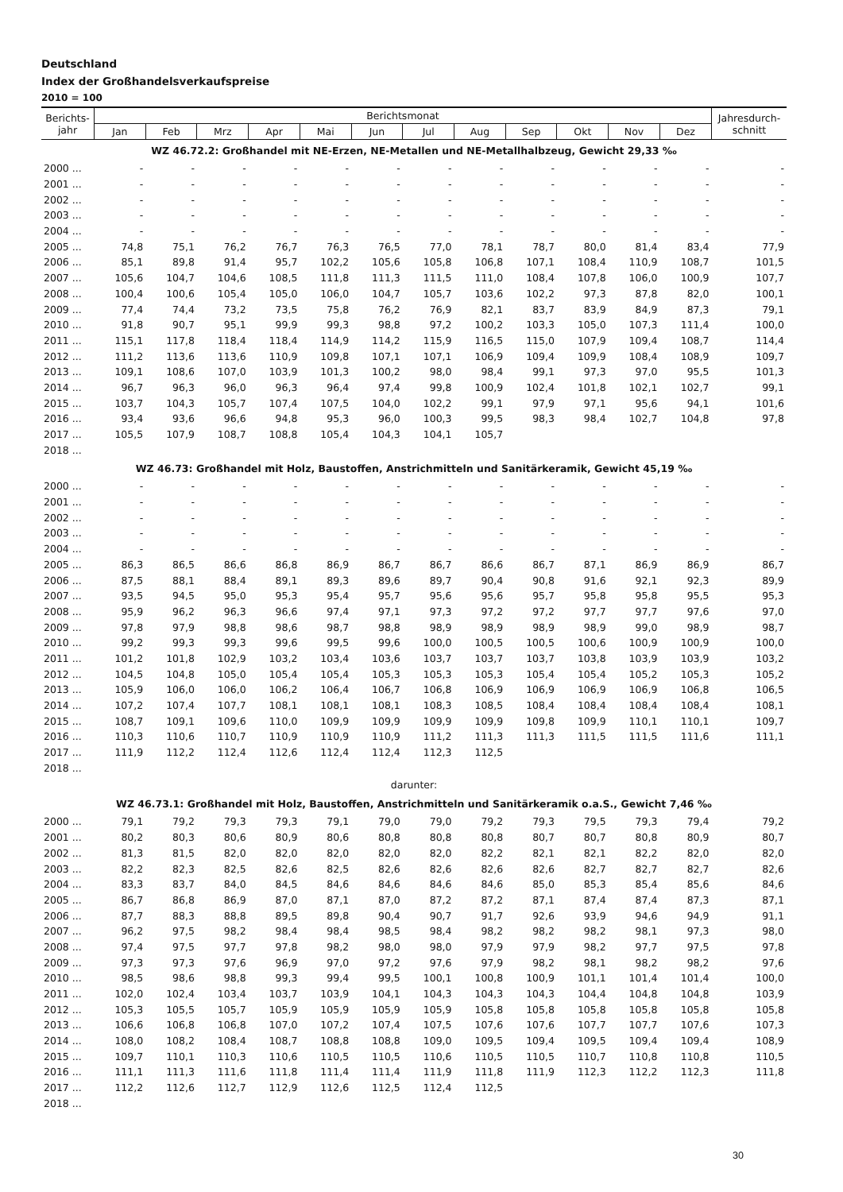Deutschland
Index der Großhandelsverkaufspreise
2010 = 100
| Berichts- jahr | Berichtsmonat | | | | | | | | | | | | Jahresdurch- schnitt |
| --- | --- | --- | --- | --- | --- | --- | --- | --- | --- | --- | --- | --- | --- |
| | Jan | Feb | Mrz | Apr | Mai | Jun | Jul | Aug | Sep | Okt | Nov | Dez | |
| WZ 46.72.2: Großhandel mit NE-Erzen, NE-Metallen und NE-Metallhalbzeug, Gewicht 29,33 ‰ | | | | | | | | | | | | | |
| 2000 ... | - | - | - | - | - | - | - | - | - | - | - | - | - |
| 2001 ... | - | - | - | - | - | - | - | - | - | - | - | - | - |
| 2002 ... | - | - | - | - | - | - | - | - | - | - | - | - | - |
| 2003 ... | - | - | - | - | - | - | - | - | - | - | - | - | - |
| 2004 ... | - | - | - | - | - | - | - | - | - | - | - | - | - |
| 2005 ... | 74,8 | 75,1 | 76,2 | 76,7 | 76,3 | 76,5 | 77,0 | 78,1 | 78,7 | 80,0 | 81,4 | 83,4 | 77,9 |
| 2006 ... | 85,1 | 89,8 | 91,4 | 95,7 | 102,2 | 105,6 | 105,8 | 106,8 | 107,1 | 108,4 | 110,9 | 108,7 | 101,5 |
| 2007 ... | 105,6 | 104,7 | 104,6 | 108,5 | 111,8 | 111,3 | 111,5 | 111,0 | 108,4 | 107,8 | 106,0 | 100,9 | 107,7 |
| 2008 ... | 100,4 | 100,6 | 105,4 | 105,0 | 106,0 | 104,7 | 105,7 | 103,6 | 102,2 | 97,3 | 87,8 | 82,0 | 100,1 |
| 2009 ... | 77,4 | 74,4 | 73,2 | 73,5 | 75,8 | 76,2 | 76,9 | 82,1 | 83,7 | 83,9 | 84,9 | 87,3 | 79,1 |
| 2010 ... | 91,8 | 90,7 | 95,1 | 99,9 | 99,3 | 98,8 | 97,2 | 100,2 | 103,3 | 105,0 | 107,3 | 111,4 | 100,0 |
| 2011 ... | 115,1 | 117,8 | 118,4 | 118,4 | 114,9 | 114,2 | 115,9 | 116,5 | 115,0 | 107,9 | 109,4 | 108,7 | 114,4 |
| 2012 ... | 111,2 | 113,6 | 113,6 | 110,9 | 109,8 | 107,1 | 107,1 | 106,9 | 109,4 | 109,9 | 108,4 | 108,9 | 109,7 |
| 2013 ... | 109,1 | 108,6 | 107,0 | 103,9 | 101,3 | 100,2 | 98,0 | 98,4 | 99,1 | 97,3 | 97,0 | 95,5 | 101,3 |
| 2014 ... | 96,7 | 96,3 | 96,0 | 96,3 | 96,4 | 97,4 | 99,8 | 100,9 | 102,4 | 101,8 | 102,1 | 102,7 | 99,1 |
| 2015 ... | 103,7 | 104,3 | 105,7 | 107,4 | 107,5 | 104,0 | 102,2 | 99,1 | 97,9 | 97,1 | 95,6 | 94,1 | 101,6 |
| 2016 ... | 93,4 | 93,6 | 96,6 | 94,8 | 95,3 | 96,0 | 100,3 | 99,5 | 98,3 | 98,4 | 102,7 | 104,8 | 97,8 |
| 2017 ... | 105,5 | 107,9 | 108,7 | 108,8 | 105,4 | 104,3 | 104,1 | 105,7 | | | | | |
| 2018 ... | | | | | | | | | | | | | |
| WZ 46.73: Großhandel mit Holz, Baustoffen, Anstrichmitteln und Sanitärkeramik, Gewicht 45,19 ‰ | | | | | | | | | | | | | |
| 2000 ... | - | - | - | - | - | - | - | - | - | - | - | - | - |
| 2001 ... | - | - | - | - | - | - | - | - | - | - | - | - | - |
| 2002 ... | - | - | - | - | - | - | - | - | - | - | - | - | - |
| 2003 ... | - | - | - | - | - | - | - | - | - | - | - | - | - |
| 2004 ... | - | - | - | - | - | - | - | - | - | - | - | - | - |
| 2005 ... | 86,3 | 86,5 | 86,6 | 86,8 | 86,9 | 86,7 | 86,7 | 86,6 | 86,7 | 87,1 | 86,9 | 86,9 | 86,7 |
| 2006 ... | 87,5 | 88,1 | 88,4 | 89,1 | 89,3 | 89,6 | 89,7 | 90,4 | 90,8 | 91,6 | 92,1 | 92,3 | 89,9 |
| 2007 ... | 93,5 | 94,5 | 95,0 | 95,3 | 95,4 | 95,7 | 95,6 | 95,6 | 95,7 | 95,8 | 95,8 | 95,5 | 95,3 |
| 2008 ... | 95,9 | 96,2 | 96,3 | 96,6 | 97,4 | 97,1 | 97,3 | 97,2 | 97,2 | 97,7 | 97,7 | 97,6 | 97,0 |
| 2009 ... | 97,8 | 97,9 | 98,8 | 98,6 | 98,7 | 98,8 | 98,9 | 98,9 | 98,9 | 98,9 | 99,0 | 98,9 | 98,7 |
| 2010 ... | 99,2 | 99,3 | 99,3 | 99,6 | 99,5 | 99,6 | 100,0 | 100,5 | 100,5 | 100,6 | 100,9 | 100,9 | 100,0 |
| 2011 ... | 101,2 | 101,8 | 102,9 | 103,2 | 103,4 | 103,6 | 103,7 | 103,7 | 103,7 | 103,8 | 103,9 | 103,9 | 103,2 |
| 2012 ... | 104,5 | 104,8 | 105,0 | 105,4 | 105,4 | 105,3 | 105,3 | 105,3 | 105,4 | 105,4 | 105,2 | 105,3 | 105,2 |
| 2013 ... | 105,9 | 106,0 | 106,0 | 106,2 | 106,4 | 106,7 | 106,8 | 106,9 | 106,9 | 106,9 | 106,9 | 106,8 | 106,5 |
| 2014 ... | 107,2 | 107,4 | 107,7 | 108,1 | 108,1 | 108,1 | 108,3 | 108,5 | 108,4 | 108,4 | 108,4 | 108,4 | 108,1 |
| 2015 ... | 108,7 | 109,1 | 109,6 | 110,0 | 109,9 | 109,9 | 109,9 | 109,9 | 109,8 | 109,9 | 110,1 | 110,1 | 109,7 |
| 2016 ... | 110,3 | 110,6 | 110,7 | 110,9 | 110,9 | 110,9 | 111,2 | 111,3 | 111,3 | 111,5 | 111,5 | 111,6 | 111,1 |
| 2017 ... | 111,9 | 112,2 | 112,4 | 112,6 | 112,4 | 112,4 | 112,3 | 112,5 | | | | | |
| 2018 ... | | | | | | | | | | | | | |
| darunter: | | | | | | | | | | | | | |
| WZ 46.73.1: Großhandel mit Holz, Baustoffen, Anstrichmitteln und Sanitärkeramik o.a.S., Gewicht 7,46 ‰ | | | | | | | | | | | | | |
| 2000 ... | 79,1 | 79,2 | 79,3 | 79,3 | 79,1 | 79,0 | 79,0 | 79,2 | 79,3 | 79,5 | 79,3 | 79,4 | 79,2 |
| 2001 ... | 80,2 | 80,3 | 80,6 | 80,9 | 80,6 | 80,8 | 80,8 | 80,8 | 80,7 | 80,7 | 80,8 | 80,9 | 80,7 |
| 2002 ... | 81,3 | 81,5 | 82,0 | 82,0 | 82,0 | 82,0 | 82,0 | 82,2 | 82,1 | 82,1 | 82,2 | 82,0 | 82,0 |
| 2003 ... | 82,2 | 82,3 | 82,5 | 82,6 | 82,5 | 82,6 | 82,6 | 82,6 | 82,6 | 82,7 | 82,7 | 82,7 | 82,6 |
| 2004 ... | 83,3 | 83,7 | 84,0 | 84,5 | 84,6 | 84,6 | 84,6 | 84,6 | 85,0 | 85,3 | 85,4 | 85,6 | 84,6 |
| 2005 ... | 86,7 | 86,8 | 86,9 | 87,0 | 87,1 | 87,0 | 87,2 | 87,2 | 87,1 | 87,4 | 87,4 | 87,3 | 87,1 |
| 2006 ... | 87,7 | 88,3 | 88,8 | 89,5 | 89,8 | 90,4 | 90,7 | 91,7 | 92,6 | 93,9 | 94,6 | 94,9 | 91,1 |
| 2007 ... | 96,2 | 97,5 | 98,2 | 98,4 | 98,4 | 98,5 | 98,4 | 98,2 | 98,2 | 98,2 | 98,1 | 97,3 | 98,0 |
| 2008 ... | 97,4 | 97,5 | 97,7 | 97,8 | 98,2 | 98,0 | 98,0 | 97,9 | 97,9 | 98,2 | 97,7 | 97,5 | 97,8 |
| 2009 ... | 97,3 | 97,3 | 97,6 | 96,9 | 97,0 | 97,2 | 97,6 | 97,9 | 98,2 | 98,1 | 98,2 | 98,2 | 97,6 |
| 2010 ... | 98,5 | 98,6 | 98,8 | 99,3 | 99,4 | 99,5 | 100,1 | 100,8 | 100,9 | 101,1 | 101,4 | 101,4 | 100,0 |
| 2011 ... | 102,0 | 102,4 | 103,4 | 103,7 | 103,9 | 104,1 | 104,3 | 104,3 | 104,3 | 104,4 | 104,8 | 104,8 | 103,9 |
| 2012 ... | 105,3 | 105,5 | 105,7 | 105,9 | 105,9 | 105,9 | 105,9 | 105,8 | 105,8 | 105,8 | 105,8 | 105,8 | 105,8 |
| 2013 ... | 106,6 | 106,8 | 106,8 | 107,0 | 107,2 | 107,4 | 107,5 | 107,6 | 107,6 | 107,7 | 107,7 | 107,6 | 107,3 |
| 2014 ... | 108,0 | 108,2 | 108,4 | 108,7 | 108,8 | 108,8 | 109,0 | 109,5 | 109,4 | 109,5 | 109,4 | 109,4 | 108,9 |
| 2015 ... | 109,7 | 110,1 | 110,3 | 110,6 | 110,5 | 110,5 | 110,6 | 110,5 | 110,5 | 110,7 | 110,8 | 110,8 | 110,5 |
| 2016 ... | 111,1 | 111,3 | 111,6 | 111,8 | 111,4 | 111,4 | 111,9 | 111,8 | 111,9 | 112,3 | 112,2 | 112,3 | 111,8 |
| 2017 ... | 112,2 | 112,6 | 112,7 | 112,9 | 112,6 | 112,5 | 112,4 | 112,5 | | | | | |
| 2018 ... | | | | | | | | | | | | | |
30